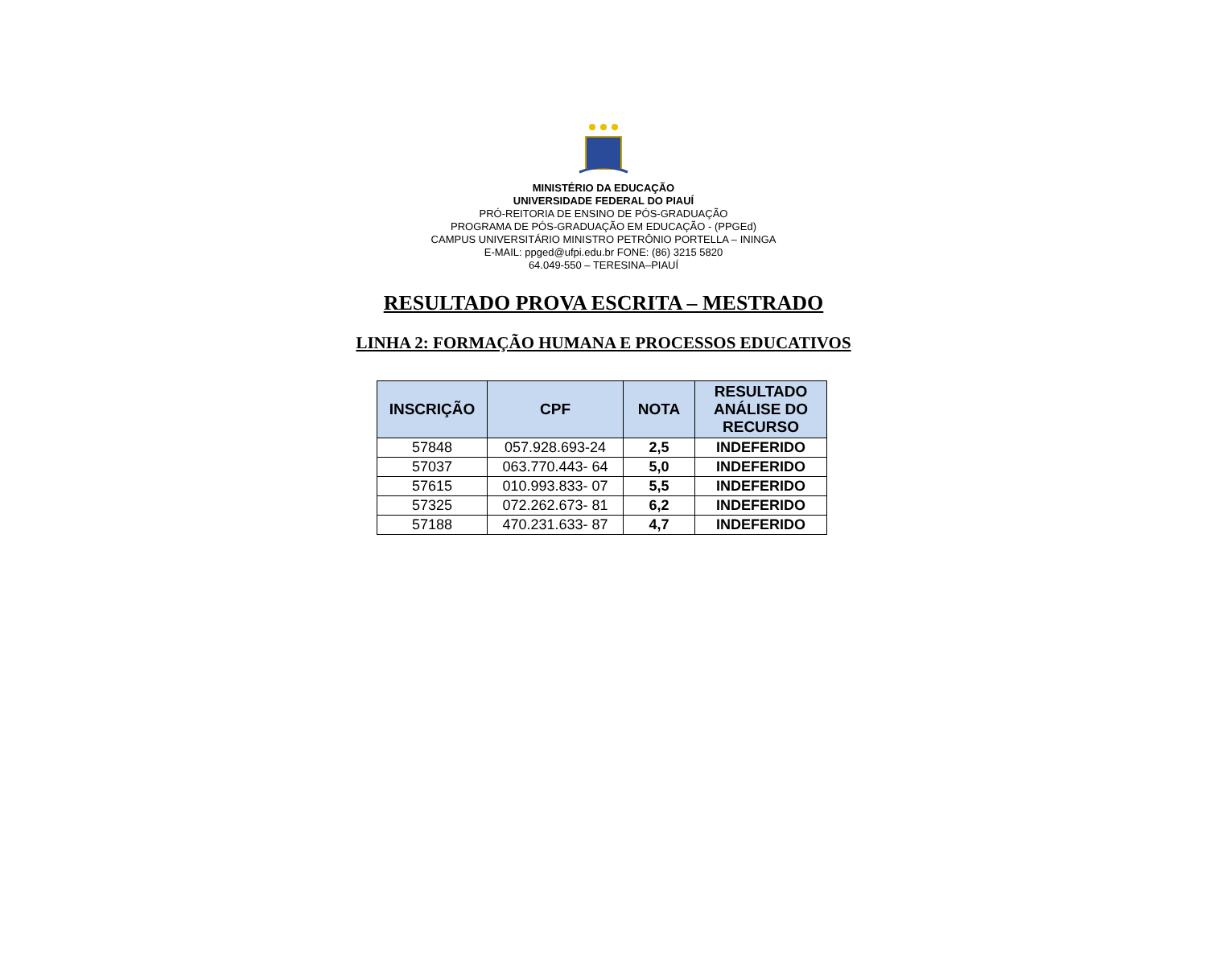MINISTÉRIO DA EDUCAÇÃO
UNIVERSIDADE FEDERAL DO PIAUÍ
PRÓ-REITORIA DE ENSINO DE PÓS-GRADUAÇÃO
PROGRAMA DE PÓS-GRADUAÇÃO EM EDUCAÇÃO - (PPGEd)
CAMPUS UNIVERSITÁRIO MINISTRO PETRÔNIO PORTELLA – ININGA
E-MAIL: ppged@ufpi.edu.br FONE: (86) 3215 5820
64.049-550 – TERESINA–PIAUÍ
RESULTADO PROVA ESCRITA – MESTRADO
LINHA 2: FORMAÇÃO HUMANA E PROCESSOS EDUCATIVOS
| INSCRIÇÃO | CPF | NOTA | RESULTADO ANÁLISE DO RECURSO |
| --- | --- | --- | --- |
| 57848 | 057.928.693-24 | 2,5 | INDEFERIDO |
| 57037 | 063.770.443- 64 | 5,0 | INDEFERIDO |
| 57615 | 010.993.833- 07 | 5,5 | INDEFERIDO |
| 57325 | 072.262.673- 81 | 6,2 | INDEFERIDO |
| 57188 | 470.231.633- 87 | 4,7 | INDEFERIDO |